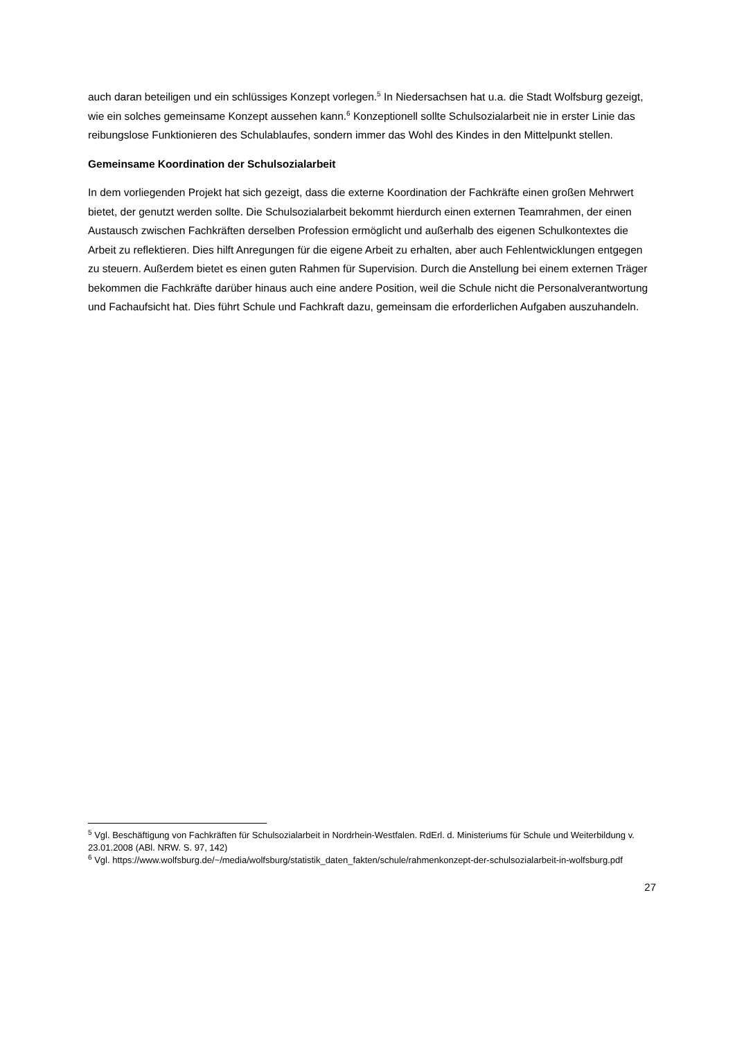auch daran beteiligen und ein schlüssiges Konzept vorlegen.<sup>5</sup> In Niedersachsen hat u.a. die Stadt Wolfsburg gezeigt, wie ein solches gemeinsame Konzept aussehen kann.<sup>6</sup> Konzeptionell sollte Schulsozialarbeit nie in erster Linie das reibungslose Funktionieren des Schulablaufes, sondern immer das Wohl des Kindes in den Mittelpunkt stellen.
Gemeinsame Koordination der Schulsozialarbeit
In dem vorliegenden Projekt hat sich gezeigt, dass die externe Koordination der Fachkräfte einen großen Mehrwert bietet, der genutzt werden sollte. Die Schulsozialarbeit bekommt hierdurch einen externen Teamrahmen, der einen Austausch zwischen Fachkräften derselben Profession ermöglicht und außerhalb des eigenen Schulkontextes die Arbeit zu reflektieren. Dies hilft Anregungen für die eigene Arbeit zu erhalten, aber auch Fehlentwicklungen entgegen zu steuern. Außerdem bietet es einen guten Rahmen für Supervision. Durch die Anstellung bei einem externen Träger bekommen die Fachkräfte darüber hinaus auch eine andere Position, weil die Schule nicht die Personalverantwortung und Fachaufsicht hat. Dies führt Schule und Fachkraft dazu, gemeinsam die erforderlichen Aufgaben auszuhandeln.
<sup>5</sup> Vgl. Beschäftigung von Fachkräften für Schulsozialarbeit in Nordrhein-Westfalen. RdErl. d. Ministeriums für Schule und Weiterbildung v. 23.01.2008 (ABl. NRW. S. 97, 142)
<sup>6</sup> Vgl. https://www.wolfsburg.de/~/media/wolfsburg/statistik_daten_fakten/schule/rahmenkonzept-der-schulsozialarbeit-in-wolfsburg.pdf
27